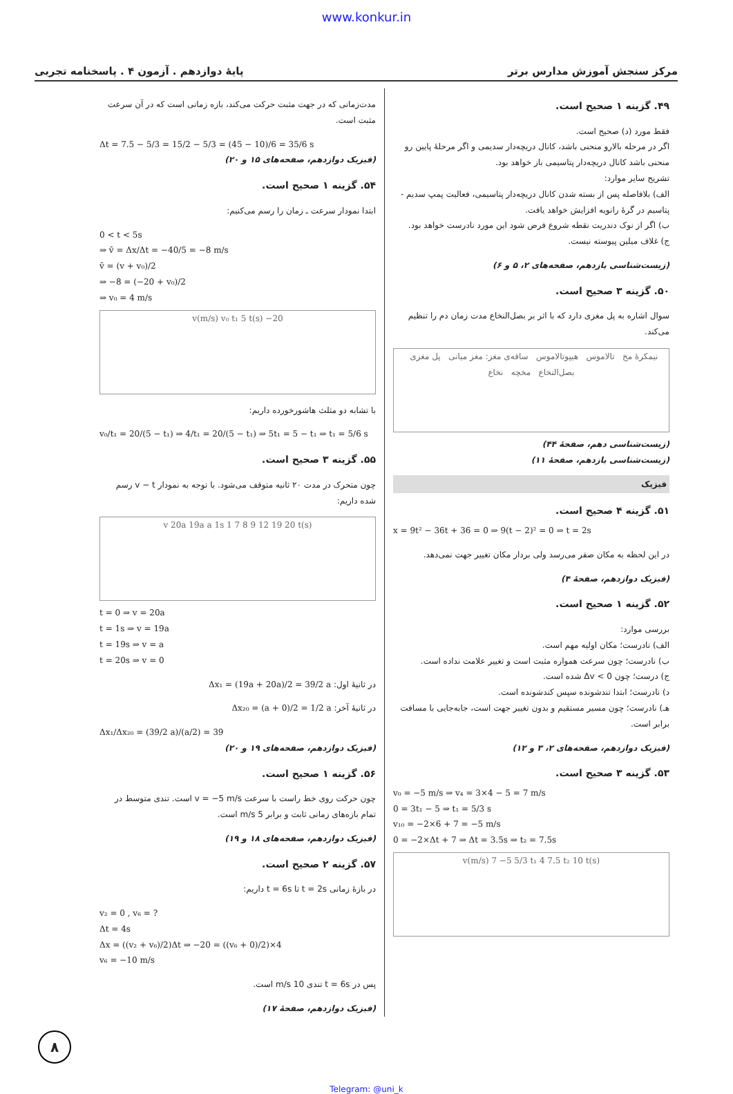www.konkur.in
پایهٔ دوازدهم . آزمون ۴ . پاسخنامه تجربی مرکز سنجش آموزش مدارس برتر
۴۹. گزینه ۱ صحیح است.
فقط مورد (د) صحیح است.
اگر در مرحله بالارو منحنی باشد، کانال دریچه‌دار سدیمی و اگر مرحلهٔ پایین رو منحنی باشد کانال دریچه‌دار پتاسیمی باز خواهد بود.
تشریح سایر موارد:
الف) بلافاصله پس از بسته شدن کانال دریچه‌دار پتاسیمی، فعالیت پمپ سدیم - پتاسیم در گرهٔ رانویه افزایش خواهد یافت.
ب) اگر از نوک دندریت نقطه شروع فرض شود این مورد نادرست خواهد بود.
ج) غلاف میلین پیوسته نیست.
(زیست‌شناسی یازدهم، صفحه‌های ۲، ۵ و ۶)
۵۰. گزینه ۳ صحیح است.
سوال اشاره به پل مغزی دارد که با اثر بر بصل‌النخاع مدت زمان دم را تنظیم می‌کند.
نیمکرهٔ مخ تالاموس هیپوتالاموس ساقه‌ی مغز: مغز میانی پل مغزی بصل‌النخاع مخچه نخاع
(زیست‌شناسی دهم، صفحهٔ ۴۴)
(زیست‌شناسی یازدهم، صفحهٔ ۱۱)
فیزیک
۵۱. گزینه ۴ صحیح است.
x = 9t² − 36t + 36 = 0 ⇒ 9(t − 2)² = 0 ⇒ t = 2s
در این لحظه به مکان صفر می‌رسد ولی بردار مکان تغییر جهت نمی‌دهد.
(فیزیک دوازدهم، صفحهٔ ۴)
۵۲. گزینه ۱ صحیح است.
بررسی موارد:
الف) نادرست؛ مکان اولیه مهم است.
ب) نادرست؛ چون سرعت همواره مثبت است و تغییر علامت نداده است.
ج) درست؛ چون Δv < 0 شده است.
د) نادرست؛ ابتدا تندشونده سپس کندشونده است.
هـ) نادرست؛ چون مسیر مستقیم و بدون تغییر جهت است، جابه‌جایی با مسافت برابر است.
(فیزیک دوازدهم، صفحه‌های ۲، ۳ و ۱۲)
۵۳. گزینه ۳ صحیح است.
v₀ = −5 m/s ⇒ v₄ = 3×4 − 5 = 7 m/s
0 = 3t₁ − 5 ⇒ t₁ = 5/3 s
v₁₀ = −2×6 + 7 = −5 m/s
0 = −2×Δt + 7 ⇒ Δt = 3.5s ⇒ t₂ = 7.5s
v(m/s) 7 −5 5/3 t₁ 4 7.5 t₂ 10 t(s)
مدت‌زمانی که در جهت مثبت حرکت می‌کند، بازه زمانی است که در آن سرعت مثبت است.
Δt = 7.5 − 5/3 = 15/2 − 5/3 = (45 − 10)/6 = 35/6 s
(فیزیک دوازدهم، صفحه‌های ۱۵ و ۲۰)
۵۴. گزینه ۱ صحیح است.
ابتدا نمودار سرعت ـ زمان را رسم می‌کنیم:
0 < t < 5s
⇒ v̄ = Δx/Δt = −40/5 = −8 m/s
v̄ = (v + v₀)/2
⇒ −8 = (−20 + v₀)/2
⇒ v₀ = 4 m/s
v(m/s) v₀ t₁ 5 t(s) −20
با تشابه دو مثلث هاشورخورده داریم:
v₀/t₁ = 20/(5 − t₁) ⇒ 4/t₁ = 20/(5 − t₁) ⇒ 5t₁ = 5 − t₁ ⇒ t₁ = 5/6 s
۵۵. گزینه ۳ صحیح است.
چون متحرک در مدت ۲۰ ثانیه متوقف می‌شود. با توجه به نمودار v − t رسم شده داریم:
v 20a 19a a 1s 1 7 8 9 12 19 20 t(s)
t = 0 ⇒ v = 20a
t = 1s ⇒ v = 19a
t = 19s ⇒ v = a
t = 20s ⇒ v = 0
در ثانیهٔ اول: Δx₁ = (19a + 20a)/2 = 39/2 a
در ثانیهٔ آخر: Δx₂₀ = (a + 0)/2 = 1/2 a
Δx₁/Δx₂₀ = (39/2 a)/(a/2) = 39
(فیزیک دوازدهم، صفحه‌های ۱۹ و ۲۰)
۵۶. گزینه ۱ صحیح است.
چون حرکت روی خط راست با سرعت v = −5 m/s است. تندی متوسط در تمام بازه‌های زمانی ثابت و برابر 5 m/s است.
(فیزیک دوازدهم، صفحه‌های ۱۸ و ۱۹)
۵۷. گزینه ۲ صحیح است.
در بازهٔ زمانی t = 2s تا t = 6s داریم:
v₂ = 0 , v₆ = ?
Δt = 4s
Δx = ((v₂ + v₆)/2)Δt ⇒ −20 = ((v₆ + 0)/2)×4
v₆ = −10 m/s
پس در t = 6s تندی 10 m/s است.
(فیزیک دوازدهم، صفحهٔ ۱۷)
۸
Telegram: @uni_k